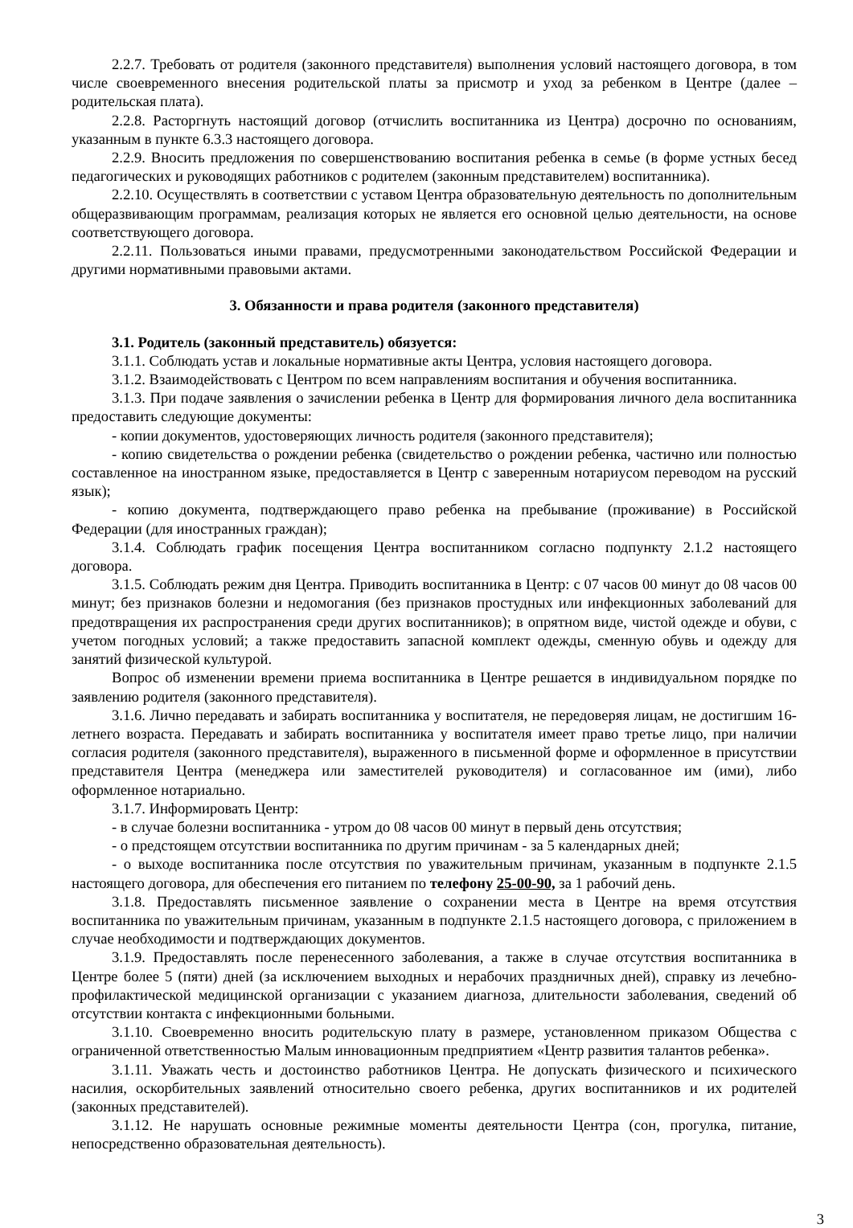2.2.7. Требовать от родителя (законного представителя) выполнения условий настоящего договора, в том числе своевременного внесения родительской платы за присмотр и уход за ребенком в Центре (далее – родительская плата).
2.2.8. Расторгнуть настоящий договор (отчислить воспитанника из Центра) досрочно по основаниям, указанным в пункте 6.3.3 настоящего договора.
2.2.9. Вносить предложения по совершенствованию воспитания ребенка в семье (в форме устных бесед педагогических и руководящих работников с родителем (законным представителем) воспитанника).
2.2.10. Осуществлять в соответствии с уставом Центра образовательную деятельность по дополнительным общеразвивающим программам, реализация которых не является его основной целью деятельности, на основе соответствующего договора.
2.2.11. Пользоваться иными правами, предусмотренными законодательством Российской Федерации и другими нормативными правовыми актами.
3. Обязанности и права родителя (законного представителя)
3.1. Родитель (законный представитель) обязуется:
3.1.1. Соблюдать устав и локальные нормативные акты Центра, условия настоящего договора.
3.1.2. Взаимодействовать с Центром по всем направлениям воспитания и обучения воспитанника.
3.1.3. При подаче заявления о зачислении ребенка в Центр для формирования личного дела воспитанника предоставить следующие документы:
- копии документов, удостоверяющих личность родителя (законного представителя);
- копию свидетельства о рождении ребенка (свидетельство о рождении ребенка, частично или полностью составленное на иностранном языке, предоставляется в Центр с заверенным нотариусом переводом на русский язык);
- копию документа, подтверждающего право ребенка на пребывание (проживание) в Российской Федерации (для иностранных граждан);
3.1.4. Соблюдать график посещения Центра воспитанником согласно подпункту 2.1.2 настоящего договора.
3.1.5. Соблюдать режим дня Центра. Приводить воспитанника в Центр: с 07 часов 00 минут до 08 часов 00 минут; без признаков болезни и недомогания (без признаков простудных или инфекционных заболеваний для предотвращения их распространения среди других воспитанников); в опрятном виде, чистой одежде и обуви, с учетом погодных условий; а также предоставить запасной комплект одежды, сменную обувь и одежду для занятий физической культурой.
Вопрос об изменении времени приема воспитанника в Центре решается в индивидуальном порядке по заявлению родителя (законного представителя).
3.1.6. Лично передавать и забирать воспитанника у воспитателя, не передоверяя лицам, не достигшим 16-летнего возраста. Передавать и забирать воспитанника у воспитателя имеет право третье лицо, при наличии согласия родителя (законного представителя), выраженного в письменной форме и оформленное в присутствии представителя Центра (менеджера или заместителей руководителя) и согласованное им (ими), либо оформленное нотариально.
3.1.7. Информировать Центр:
- в случае болезни воспитанника - утром до 08 часов 00 минут в первый день отсутствия;
- о предстоящем отсутствии воспитанника по другим причинам - за 5 календарных дней;
- о выходе воспитанника после отсутствия по уважительным причинам, указанным в подпункте 2.1.5 настоящего договора, для обеспечения его питанием по телефону 25-00-90, за 1 рабочий день.
3.1.8. Предоставлять письменное заявление о сохранении места в Центре на время отсутствия воспитанника по уважительным причинам, указанным в подпункте 2.1.5 настоящего договора, с приложением в случае необходимости и подтверждающих документов.
3.1.9. Предоставлять после перенесенного заболевания, а также в случае отсутствия воспитанника в Центре более 5 (пяти) дней (за исключением выходных и нерабочих праздничных дней), справку из лечебно-профилактической медицинской организации с указанием диагноза, длительности заболевания, сведений об отсутствии контакта с инфекционными больными.
3.1.10. Своевременно вносить родительскую плату в размере, установленном приказом Общества с ограниченной ответственностью Малым инновационным предприятием «Центр развития талантов ребенка».
3.1.11. Уважать честь и достоинство работников Центра. Не допускать физического и психического насилия, оскорбительных заявлений относительно своего ребенка, других воспитанников и их родителей (законных представителей).
3.1.12. Не нарушать основные режимные моменты деятельности Центра (сон, прогулка, питание, непосредственно образовательная деятельность).
3